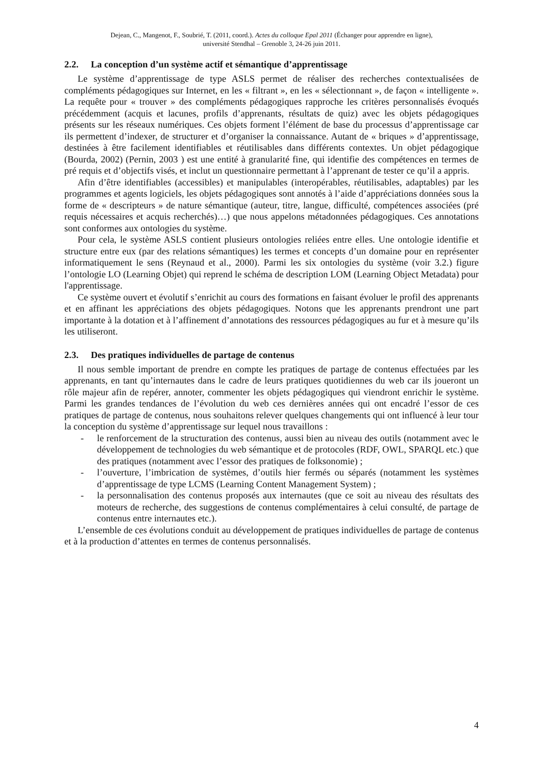Dejean, C., Mangenot, F., Soubrié, T. (2011, coord.). Actes du colloque Epal 2011 (Échanger pour apprendre en ligne),
université Stendhal – Grenoble 3, 24-26 juin 2011.
2.2. La conception d’un système actif et sémantique d’apprentissage
Le système d’apprentissage de type ASLS permet de réaliser des recherches contextualisées de compléments pédagogiques sur Internet, en les « filtrant », en les « sélectionnant », de façon « intelligente ». La requête pour « trouver » des compléments pédagogiques rapproche les critères personnalisés évoqués précédemment (acquis et lacunes, profils d’apprenants, résultats de quiz) avec les objets pédagogiques présents sur les réseaux numériques. Ces objets forment l’élément de base du processus d’apprentissage car ils permettent d’indexer, de structurer et d’organiser la connaissance. Autant de « briques » d’apprentissage, destinées à être facilement identifiables et réutilisables dans différents contextes. Un objet pédagogique (Bourda, 2002) (Pernin, 2003 ) est une entité à granularité fine, qui identifie des compétences en termes de pré requis et d’objectifs visés, et inclut un questionnaire permettant à l’apprenant de tester ce qu’il a appris.
Afin d’être identifiables (accessibles) et manipulables (interopérables, réutilisables, adaptables) par les programmes et agents logiciels, les objets pédagogiques sont annotés à l’aide d’appréciations données sous la forme de « descripteurs » de nature sémantique (auteur, titre, langue, difficulté, compétences associées (pré requis nécessaires et acquis recherchés)…) que nous appelons métadonnées pédagogiques. Ces annotations sont conformes aux ontologies du système.
Pour cela, le système ASLS contient plusieurs ontologies reliées entre elles. Une ontologie identifie et structure entre eux (par des relations sémantiques) les termes et concepts d’un domaine pour en représenter informatiquement le sens (Reynaud et al., 2000). Parmi les six ontologies du système (voir 3.2.) figure l’ontologie LO (Learning Objet) qui reprend le schéma de description LOM (Learning Object Metadata) pour l'apprentissage.
Ce système ouvert et évolutif s’enrichit au cours des formations en faisant évoluer le profil des apprenants et en affinant les appréciations des objets pédagogiques. Notons que les apprenants prendront une part importante à la dotation et à l’affinement d’annotations des ressources pédagogiques au fur et à mesure qu’ils les utiliseront.
2.3. Des pratiques individuelles de partage de contenus
Il nous semble important de prendre en compte les pratiques de partage de contenus effectuées par les apprenants, en tant qu’internautes dans le cadre de leurs pratiques quotidiennes du web car ils joueront un rôle majeur afin de repérer, annoter, commenter les objets pédagogiques qui viendront enrichir le système. Parmi les grandes tendances de l’évolution du web ces dernières années qui ont encadré l’essor de ces pratiques de partage de contenus, nous souhaitons relever quelques changements qui ont influencé à leur tour la conception du système d’apprentissage sur lequel nous travaillons :
- le renforcement de la structuration des contenus, aussi bien au niveau des outils (notamment avec le développement de technologies du web sémantique et de protocoles (RDF, OWL, SPARQL etc.) que des pratiques (notamment avec l’essor des pratiques de folksonomie) ;
- l’ouverture, l’imbrication de systèmes, d’outils hier fermés ou séparés (notamment les systèmes d’apprentissage de type LCMS (Learning Content Management System) ;
- la personnalisation des contenus proposés aux internautes (que ce soit au niveau des résultats des moteurs de recherche, des suggestions de contenus complémentaires à celui consulté, de partage de contenus entre internautes etc.).
L’ensemble de ces évolutions conduit au développement de pratiques individuelles de partage de contenus et à la production d’attentes en termes de contenus personnalisés.
4